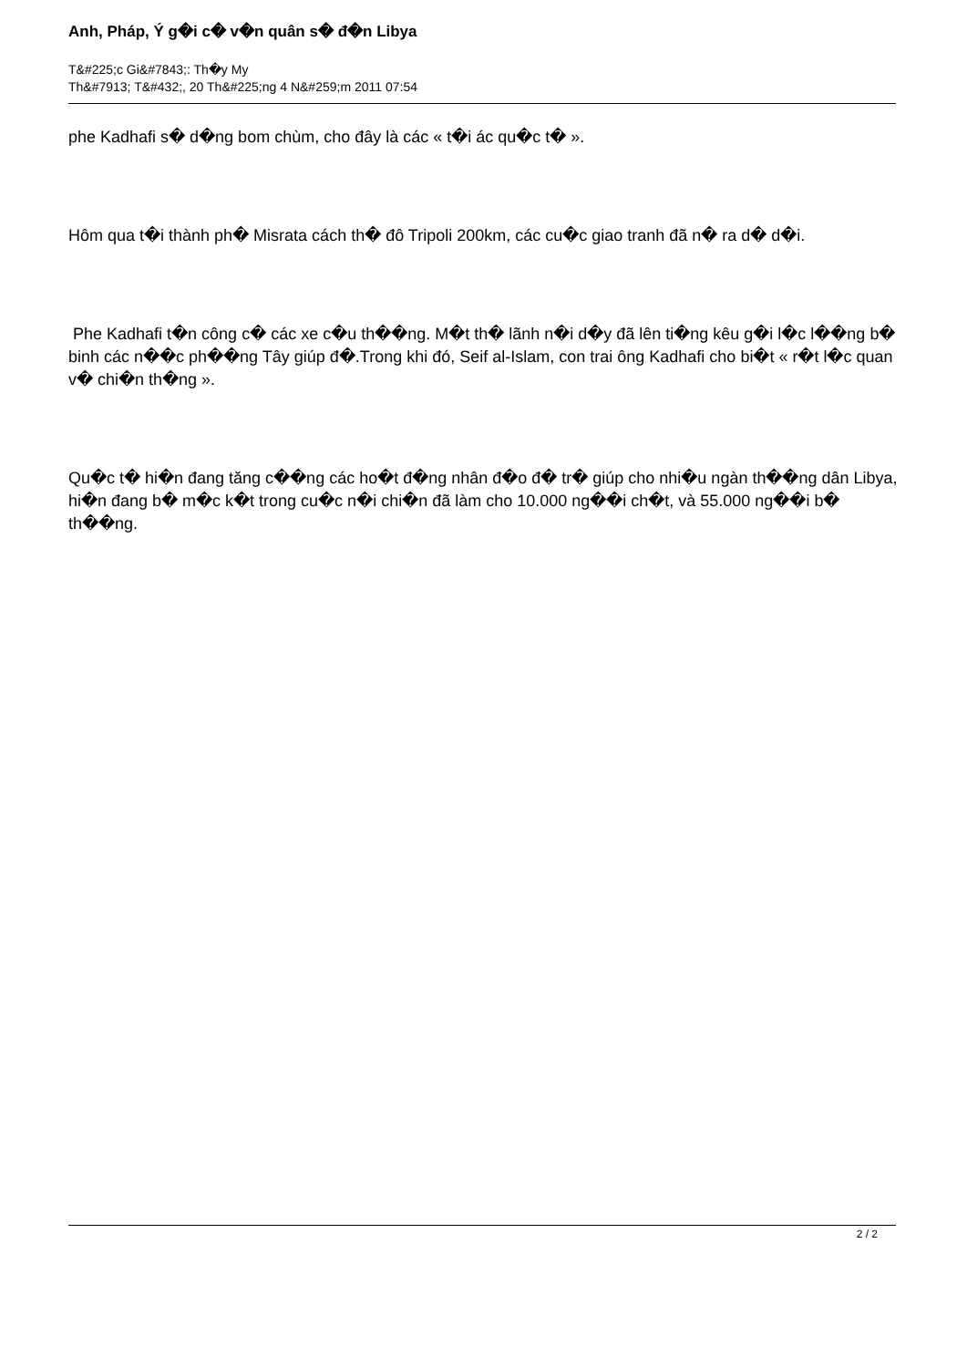Anh, Pháp, Ý g�i c� v�n quân s� đ�n Libya
T&#225;c Gi&#7843;: Th�y My
Th&#7913; T&#432;, 20 Th&#225;ng 4 N&#259;m 2011 07:54
phe Kadhafi s� d�ng bom chùm, cho đây là các « t�i ác qu�c t� ».
Hôm qua t�i thành ph� Misrata cách th� đô Tripoli 200km, các cu�c giao tranh đã n� ra d� d�i.
Phe Kadhafi t�n công c� các xe c�u th��ng. M�t th� lãnh n�i d�y đã lên ti�ng kêu g�i l�c l��ng b� binh các n��c ph��ng Tây giúp đ�.Trong khi đó, Seif al-Islam, con trai ông Kadhafi cho bi�t « r�t l�c quan v� chi�n th�ng ».
Qu�c t� hi�n đang tăng c��ng các ho�t đ�ng nhân đ�o đ� tr� giúp cho nhi�u ngàn th��ng dân Libya, hi�n đang b� m�c k�t trong cu�c n�i chi�n đã làm cho 10.000 ng��i ch�t, và 55.000 ng��i b� th��ng.
2 / 2